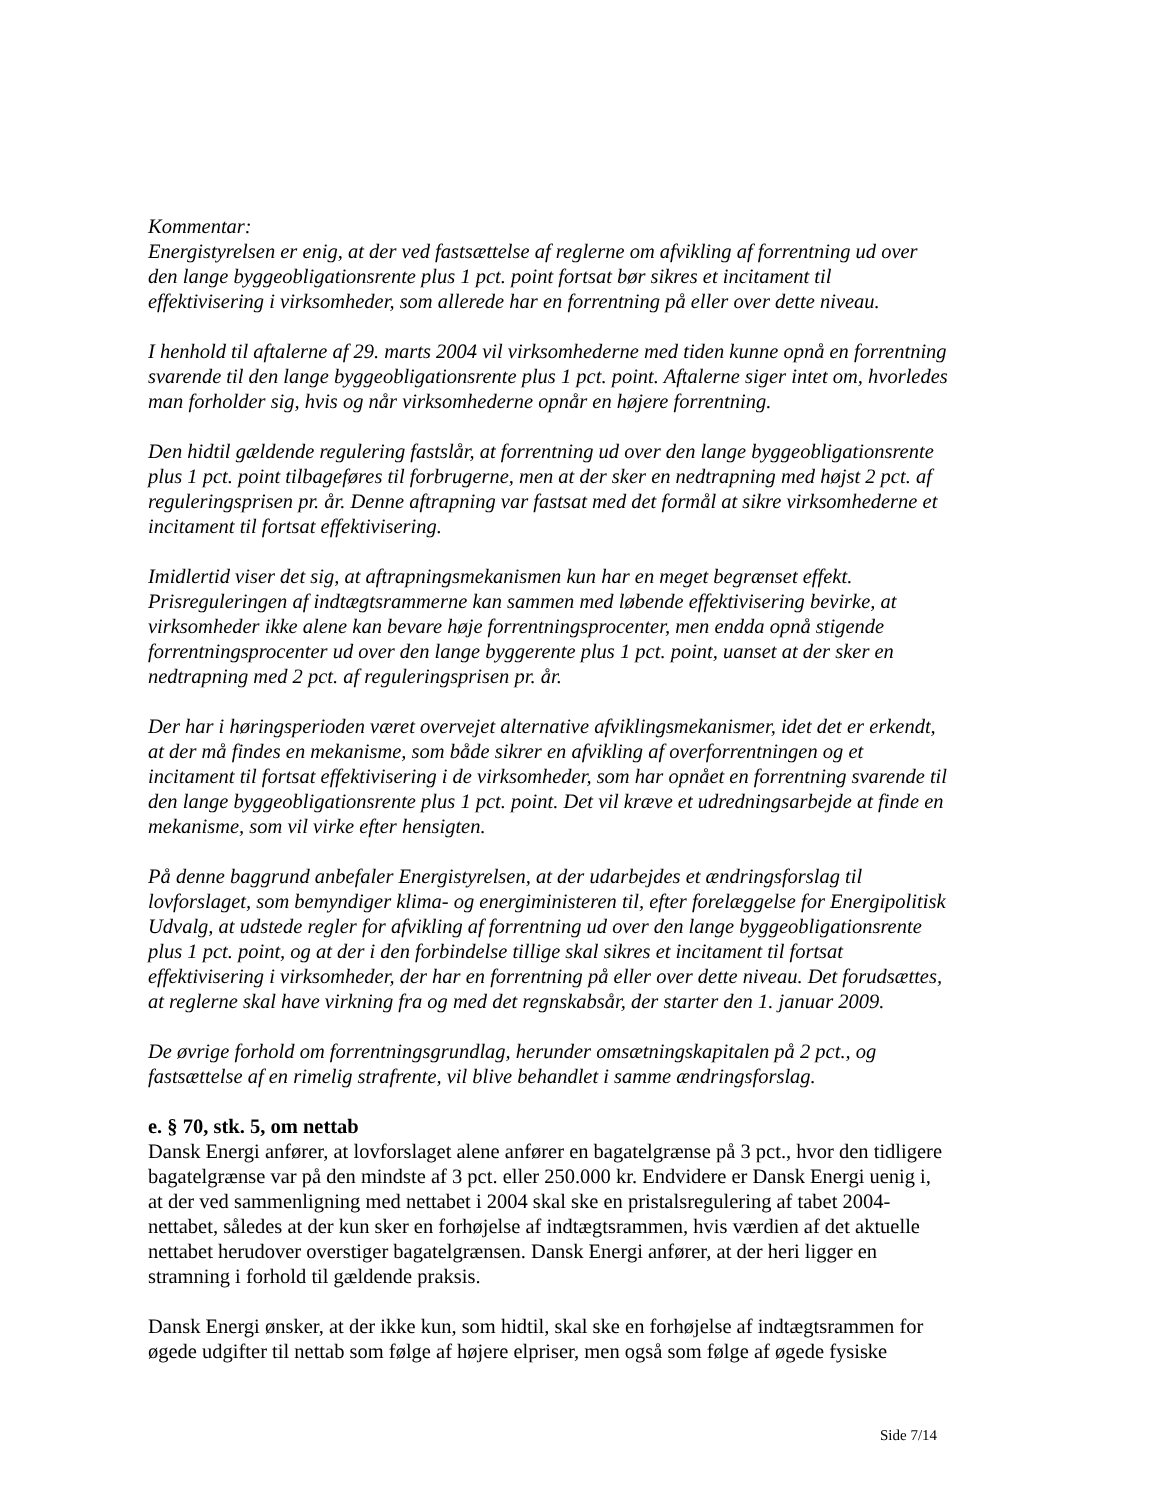Kommentar:
Energistyrelsen er enig, at der ved fastsættelse af reglerne om afvikling af forrentning ud over den lange byggeobligationsrente plus 1 pct. point fortsat bør sikres et incitament til effektivisering i virksomheder, som allerede har en forrentning på eller over dette niveau.
I henhold til aftalerne af 29. marts 2004 vil virksomhederne med tiden kunne opnå en forrentning svarende til den lange byggeobligationsrente plus 1 pct. point. Aftalerne siger intet om, hvorledes man forholder sig, hvis og når virksomhederne opnår en højere forrentning.
Den hidtil gældende regulering fastslår, at forrentning ud over den lange byggeobligationsrente plus 1 pct. point tilbageføres til forbrugerne, men at der sker en nedtrapning med højst 2 pct. af reguleringsprisen pr. år. Denne aftrapning var fastsat med det formål at sikre virksomhederne et incitament til fortsat effektivisering.
Imidlertid viser det sig, at aftrapningsmekanismen kun har en meget begrænset effekt. Prisreguleringen af indtægtsrammerne kan sammen med løbende effektivisering bevirke, at virksomheder ikke alene kan bevare høje forrentningsprocenter, men endda opnå stigende forrentningsprocenter ud over den lange byggerente plus 1 pct. point, uanset at der sker en nedtrapning med 2 pct. af reguleringsprisen pr. år.
Der har i høringsperioden været overvejet alternative afviklingsmekanismer, idet det er erkendt, at der må findes en mekanisme, som både sikrer en afvikling af overforrentningen og et incitament til fortsat effektivisering i de virksomheder, som har opnået en forrentning svarende til den lange byggeobligationsrente plus 1 pct. point. Det vil kræve et udredningsarbejde at finde en mekanisme, som vil virke efter hensigten.
På denne baggrund anbefaler Energistyrelsen, at der udarbejdes et ændringsforslag til lovforslaget, som bemyndiger klima- og energiministeren til, efter forelæggelse for Energipolitisk Udvalg, at udstede regler for afvikling af forrentning ud over den lange byggeobligationsrente plus 1 pct. point, og at der i den forbindelse tillige skal sikres et incitament til fortsat effektivisering i virksomheder, der har en forrentning på eller over dette niveau. Det forudsættes, at reglerne skal have virkning fra og med det regnskabsår, der starter den 1. januar 2009.
De øvrige forhold om forrentningsgrundlag, herunder omsætningskapitalen på 2 pct., og fastsættelse af en rimelig strafrente, vil blive behandlet i samme ændringsforslag.
e. § 70, stk. 5, om nettab
Dansk Energi anfører, at lovforslaget alene anfører en bagatelgrænse på 3 pct., hvor den tidligere bagatelgrænse var på den mindste af 3 pct. eller 250.000 kr. Endvidere er Dansk Energi uenig i, at der ved sammenligning med nettabet i 2004 skal ske en pristalsregulering af tabet 2004-nettabet, således at der kun sker en forhøjelse af indtægtsrammen, hvis værdien af det aktuelle nettabet herudover overstiger bagatelgrænsen. Dansk Energi anfører, at der heri ligger en stramning i forhold til gældende praksis.
Dansk Energi ønsker, at der ikke kun, som hidtil, skal ske en forhøjelse af indtægtsrammen for øgede udgifter til nettab som følge af højere elpriser, men også som følge af øgede fysiske
Side 7/14